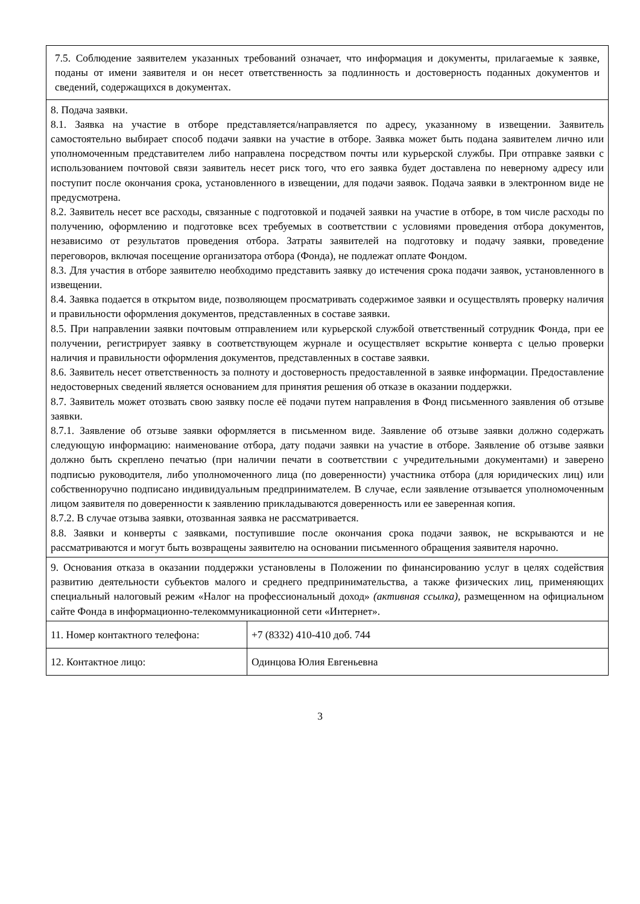| 7.5. Соблюдение заявителем указанных требований означает, что информация и документы, прилагаемые к заявке, поданы от имени заявителя и он несет ответственность за подлинность и достоверность поданных документов и сведений, содержащихся в документах. | |
| 8. Подача заявки. 8.1. Заявка на участие в отборе представляется/направляется по адресу, указанному в извещении. Заявитель самостоятельно выбирает способ подачи заявки на участие в отборе. Заявка может быть подана заявителем лично или уполномоченным представителем либо направлена посредством почты или курьерской службы. При отправке заявки с использованием почтовой связи заявитель несет риск того, что его заявка будет доставлена по неверному адресу или поступит после окончания срока, установленного в извещении, для подачи заявок. Подача заявки в электронном виде не предусмотрена. 8.2. Заявитель несет все расходы, связанные с подготовкой и подачей заявки на участие в отборе, в том числе расходы по получению, оформлению и подготовке всех требуемых в соответствии с условиями проведения отбора документов, независимо от результатов проведения отбора. Затраты заявителей на подготовку и подачу заявки, проведение переговоров, включая посещение организатора отбора (Фонда), не подлежат оплате Фондом. 8.3. Для участия в отборе заявителю необходимо представить заявку до истечения срока подачи заявок, установленного в извещении. 8.4. Заявка подается в открытом виде, позволяющем просматривать содержимое заявки и осуществлять проверку наличия и правильности оформления документов, представленных в составе заявки. 8.5. При направлении заявки почтовым отправлением или курьерской службой ответственный сотрудник Фонда, при ее получении, регистрирует заявку в соответствующем журнале и осуществляет вскрытие конверта с целью проверки наличия и правильности оформления документов, представленных в составе заявки. 8.6. Заявитель несет ответственность за полноту и достоверность предоставленной в заявке информации. Предоставление недостоверных сведений является основанием для принятия решения об отказе в оказании поддержки. 8.7. Заявитель может отозвать свою заявку после её подачи путем направления в Фонд письменного заявления об отзыве заявки. 8.7.1. Заявление об отзыве заявки оформляется в письменном виде. Заявление об отзыве заявки должно содержать следующую информацию: наименование отбора, дату подачи заявки на участие в отборе. Заявление об отзыве заявки должно быть скреплено печатью (при наличии печати в соответствии с учредительными документами) и заверено подписью руководителя, либо уполномоченного лица (по доверенности) участника отбора (для юридических лиц) или собственноручно подписано индивидуальным предпринимателем. В случае, если заявление отзывается уполномоченным лицом заявителя по доверенности к заявлению прикладываются доверенность или ее заверенная копия. 8.7.2. В случае отзыва заявки, отозванная заявка не рассматривается. 8.8. Заявки и конверты с заявками, поступившие после окончания срока подачи заявок, не вскрываются и не рассматриваются и могут быть возвращены заявителю на основании письменного обращения заявителя нарочно. | |
| 9. Основания отказа в оказании поддержки установлены в Положении по финансированию услуг в целях содействия развитию деятельности субъектов малого и среднего предпринимательства, а также физических лиц, применяющих специальный налоговый режим «Налог на профессиональный доход» (активная ссылка) , размещенном на официальном сайте Фонда в информационно-телекоммуникационной сети «Интернет». | |
| 11. Номер контактного телефона: | +7 (8332) 410-410 доб. 744 |
| 12. Контактное лицо: | Одинцова Юлия Евгеньевна |
3